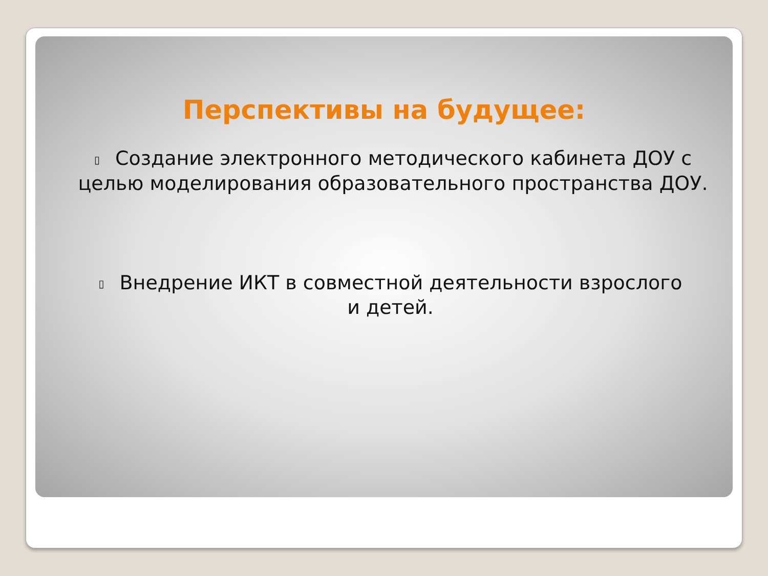Перспективы на будущее:
▯ Создание электронного методического кабинета ДОУ с целью моделирования образовательного пространства ДОУ.
▯ Внедрение ИКТ в совместной деятельности взрослого и детей.